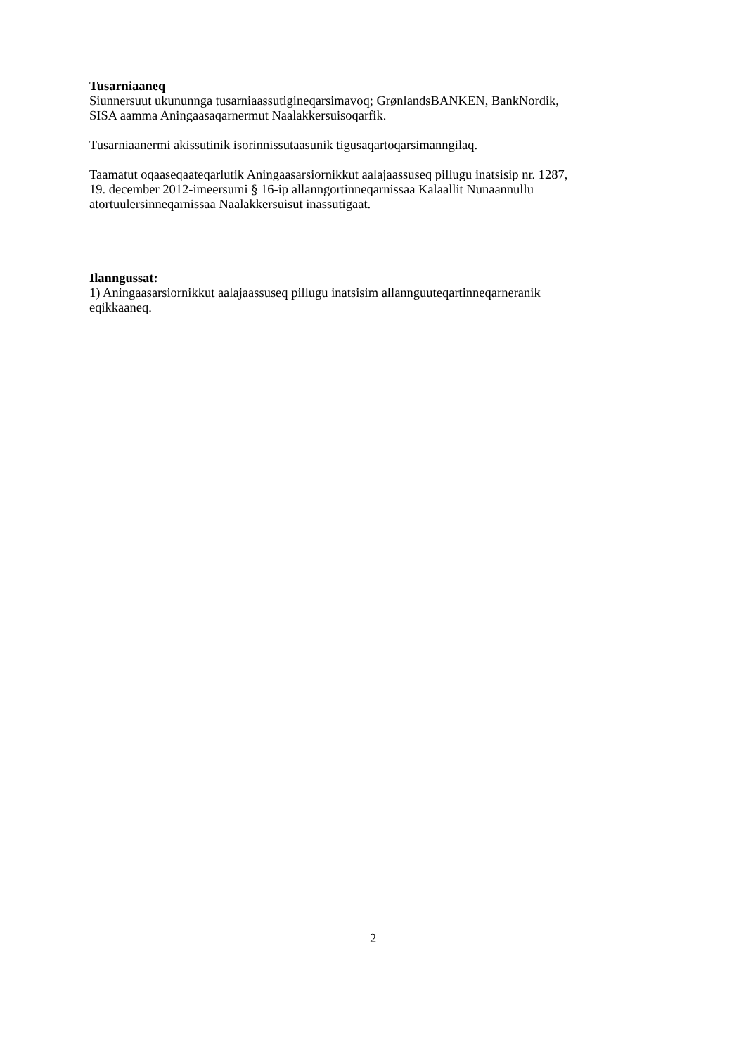Tusarniaaneq
Siunnersuut ukununnga tusarniaassutigineqarsimavoq; GrønlandsBANKEN, BankNordik,
SISA aamma Aningaasaqarnermut Naalakkersuisoqarfik.
Tusarniaanermi akissutinik isorinnissutaasunik tigusaqartoqarsimanngilaq.
Taamatut oqaaseqaateqarlutik Aningaasarsiornikkut aalajaassuseq pillugu inatsisip nr. 1287,
19. december 2012-imeersumi § 16-ip allanngortinneqarnissaa Kalaallit Nunaannullu
atortuulersinneqarnissaa Naalakkersuisut inassutigaat.
Ilanngussat:
1) Aningaasarsiornikkut aalajaassuseq pillugu inatsisim allannguuteqartinneqarneranik
eqikkaaneq.
2